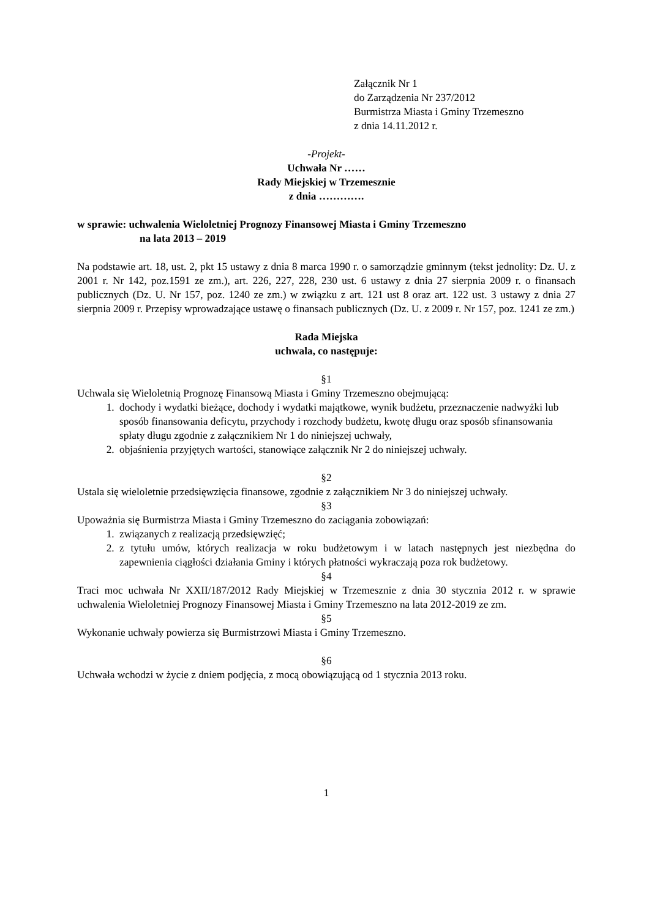Załącznik Nr 1
do Zarządzenia Nr 237/2012
Burmistrza Miasta i Gminy Trzemeszno
z dnia 14.11.2012 r.
-Projekt-
Uchwała Nr ……
Rady Miejskiej w Trzemesznie
z dnia ………….
w sprawie: uchwalenia Wieloletniej Prognozy Finansowej Miasta i Gminy Trzemeszno
na lata 2013 – 2019
Na podstawie art. 18, ust. 2, pkt 15 ustawy z dnia 8 marca 1990 r. o samorządzie gminnym (tekst jednolity: Dz. U. z 2001 r. Nr 142, poz.1591 ze zm.), art. 226, 227, 228, 230 ust. 6 ustawy z dnia 27 sierpnia 2009 r. o finansach publicznych (Dz. U. Nr 157, poz. 1240 ze zm.) w związku z art. 121 ust 8 oraz art. 122 ust. 3 ustawy z dnia 27 sierpnia 2009 r. Przepisy wprowadzające ustawę o finansach publicznych (Dz. U. z 2009 r. Nr 157, poz. 1241 ze zm.)
Rada Miejska
uchwala, co następuje:
§1
Uchwala się Wieloletnią Prognozę Finansową Miasta i Gminy Trzemeszno obejmującą:
1. dochody i wydatki bieżące, dochody i wydatki majątkowe, wynik budżetu, przeznaczenie nadwyżki lub sposób finansowania deficytu, przychody i rozchody budżetu, kwotę długu oraz sposób sfinansowania spłaty długu zgodnie z załącznikiem Nr 1 do niniejszej uchwały,
2. objaśnienia przyjętych wartości, stanowiące załącznik Nr 2 do niniejszej uchwały.
§2
Ustala się wieloletnie przedsięwzięcia finansowe, zgodnie z załącznikiem Nr 3 do niniejszej uchwały.
§3
Upoważnia się Burmistrza Miasta i Gminy Trzemeszno do zaciągania zobowiązań:
1. związanych z realizacją przedsięwzięć;
2. z tytułu umów, których realizacja w roku budżetowym i w latach następnych jest niezbędna do zapewnienia ciągłości działania Gminy i których płatności wykraczają poza rok budżetowy.
§4
Traci moc uchwała Nr XXII/187/2012 Rady Miejskiej w Trzemesznie z dnia 30 stycznia 2012 r. w sprawie uchwalenia Wieloletniej Prognozy Finansowej Miasta i Gminy Trzemeszno na lata 2012-2019 ze zm.
§5
Wykonanie uchwały powierza się Burmistrzowi Miasta i Gminy Trzemeszno.
§6
Uchwała wchodzi w życie z dniem podjęcia, z mocą obowiązującą od 1 stycznia 2013 roku.
1